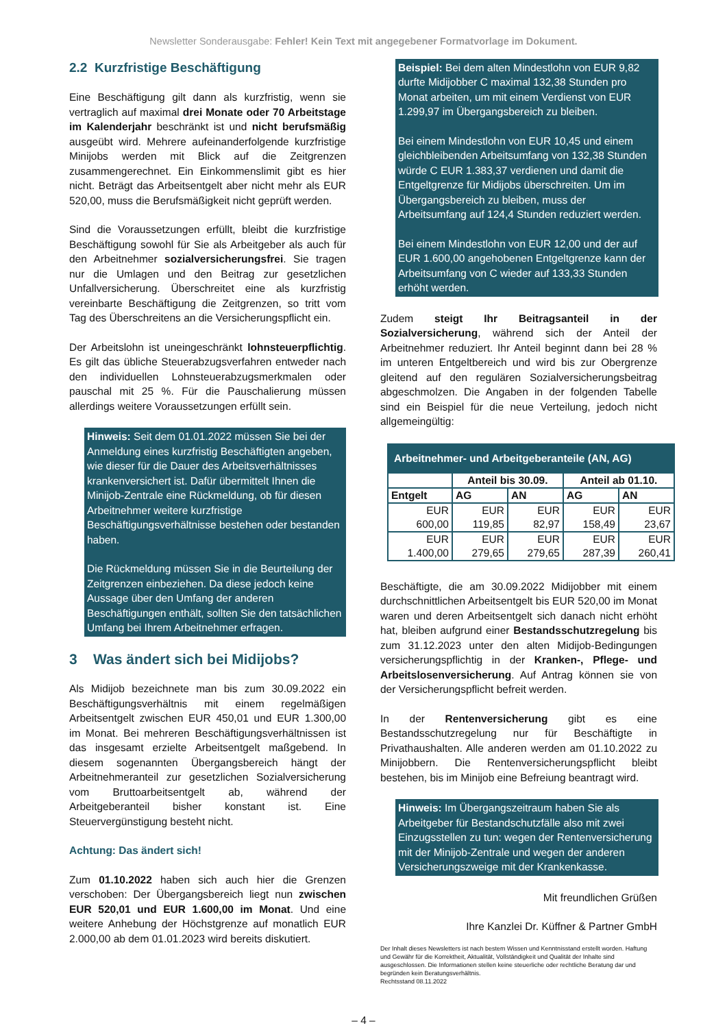Newsletter Sonderausgabe: Fehler! Kein Text mit angegebener Formatvorlage im Dokument.
2.2 Kurzfristige Beschäftigung
Eine Beschäftigung gilt dann als kurzfristig, wenn sie vertraglich auf maximal drei Monate oder 70 Arbeitstage im Kalenderjahr beschränkt ist und nicht berufsmäßig ausgeübt wird. Mehrere aufeinanderfolgende kurzfristige Minijobs werden mit Blick auf die Zeitgrenzen zusammengerechnet. Ein Einkommenslimit gibt es hier nicht. Beträgt das Arbeitsentgelt aber nicht mehr als EUR 520,00, muss die Berufsmäßigkeit nicht geprüft werden.
Sind die Voraussetzungen erfüllt, bleibt die kurzfristige Beschäftigung sowohl für Sie als Arbeitgeber als auch für den Arbeitnehmer sozialversicherungsfrei. Sie tragen nur die Umlagen und den Beitrag zur gesetzlichen Unfallversicherung. Überschreitet eine als kurzfristig vereinbarte Beschäftigung die Zeitgrenzen, so tritt vom Tag des Überschreitens an die Versicherungspflicht ein.
Der Arbeitslohn ist uneingeschränkt lohnsteuerpflichtig. Es gilt das übliche Steuerabzugsverfahren entweder nach den individuellen Lohnsteuerabzugsmerkmalen oder pauschal mit 25 %. Für die Pauschalierung müssen allerdings weitere Voraussetzungen erfüllt sein.
Hinweis: Seit dem 01.01.2022 müssen Sie bei der Anmeldung eines kurzfristig Beschäftigten angeben, wie dieser für die Dauer des Arbeitsverhältnisses krankenversichert ist. Dafür übermittelt Ihnen die Minijob-Zentrale eine Rückmeldung, ob für diesen Arbeitnehmer weitere kurzfristige Beschäftigungsverhältnisse bestehen oder bestanden haben.
Die Rückmeldung müssen Sie in die Beurteilung der Zeitgrenzen einbeziehen. Da diese jedoch keine Aussage über den Umfang der anderen Beschäftigungen enthält, sollten Sie den tatsächlichen Umfang bei Ihrem Arbeitnehmer erfragen.
3 Was ändert sich bei Midijobs?
Als Midijob bezeichnete man bis zum 30.09.2022 ein Beschäftigungsverhältnis mit einem regelmäßigen Arbeitsentgelt zwischen EUR 450,01 und EUR 1.300,00 im Monat. Bei mehreren Beschäftigungsverhältnissen ist das insgesamt erzielte Arbeitsentgelt maßgebend. In diesem sogenannten Übergangsbereich hängt der Arbeitnehmeranteil zur gesetzlichen Sozialversicherung vom Bruttoarbeitsentgelt ab, während der Arbeitgeberanteil bisher konstant ist. Eine Steuervergünstigung besteht nicht.
Achtung: Das ändert sich!
Zum 01.10.2022 haben sich auch hier die Grenzen verschoben: Der Übergangsbereich liegt nun zwischen EUR 520,01 und EUR 1.600,00 im Monat. Und eine weitere Anhebung der Höchstgrenze auf monatlich EUR 2.000,00 ab dem 01.01.2023 wird bereits diskutiert.
Beispiel: Bei dem alten Mindestlohn von EUR 9,82 durfte Midijobber C maximal 132,38 Stunden pro Monat arbeiten, um mit einem Verdienst von EUR 1.299,97 im Übergangsbereich zu bleiben.
Bei einem Mindestlohn von EUR 10,45 und einem gleichbleibenden Arbeitsumfang von 132,38 Stunden würde C EUR 1.383,37 verdienen und damit die Entgeltgrenze für Midijobs überschreiten. Um im Übergangsbereich zu bleiben, muss der Arbeitsumfang auf 124,4 Stunden reduziert werden.
Bei einem Mindestlohn von EUR 12,00 und der auf EUR 1.600,00 angehobenen Entgeltgrenze kann der Arbeitsumfang von C wieder auf 133,33 Stunden erhöht werden.
Zudem steigt Ihr Beitragsanteil in der Sozialversicherung, während sich der Anteil der Arbeitnehmer reduziert. Ihr Anteil beginnt dann bei 28 % im unteren Entgeltbereich und wird bis zur Obergrenze gleitend auf den regulären Sozialversicherungsbeitrag abgeschmolzen. Die Angaben in der folgenden Tabelle sind ein Beispiel für die neue Verteilung, jedoch nicht allgemeingültig:
| Arbeitnehmer- und Arbeitgeberanteile (AN, AG) | | | | |
| --- | --- | --- | --- | --- |
| | Anteil bis 30.09. | | Anteil ab 01.10. | |
| Entgelt | AG | AN | AG | AN |
| EUR 600,00 | EUR 119,85 | EUR 82,97 | EUR 158,49 | EUR 23,67 |
| EUR 1.400,00 | EUR 279,65 | EUR 279,65 | EUR 287,39 | EUR 260,41 |
Beschäftigte, die am 30.09.2022 Midijobber mit einem durchschnittlichen Arbeitsentgelt bis EUR 520,00 im Monat waren und deren Arbeitsentgelt sich danach nicht erhöht hat, bleiben aufgrund einer Bestandsschutzregelung bis zum 31.12.2023 unter den alten Midijob-Bedingungen versicherungspflichtig in der Kranken-, Pflege- und Arbeitslosenversicherung. Auf Antrag können sie von der Versicherungspflicht befreit werden.
In der Rentenversicherung gibt es eine Bestandsschutzregelung nur für Beschäftigte in Privathaushalten. Alle anderen werden am 01.10.2022 zu Minijobbern. Die Rentenversicherungspflicht bleibt bestehen, bis im Minijob eine Befreiung beantragt wird.
Hinweis: Im Übergangszeitraum haben Sie als Arbeitgeber für Bestandschutzfälle also mit zwei Einzugsstellen zu tun: wegen der Rentenversicherung mit der Minijob-Zentrale und wegen der anderen Versicherungszweige mit der Krankenkasse.
Mit freundlichen Grüßen
Ihre Kanzlei Dr. Küffner & Partner GmbH
Der Inhalt dieses Newsletters ist nach bestem Wissen und Kenntnisstand erstellt worden. Haftung und Gewähr für die Korrektheit, Aktualität, Vollständigkeit und Qualität der Inhalte sind ausgeschlossen. Die Informationen stellen keine steuerliche oder rechtliche Beratung dar und begründen kein Beratungsverhältnis.
Rechtsstand 08.11.2022
– 4 –